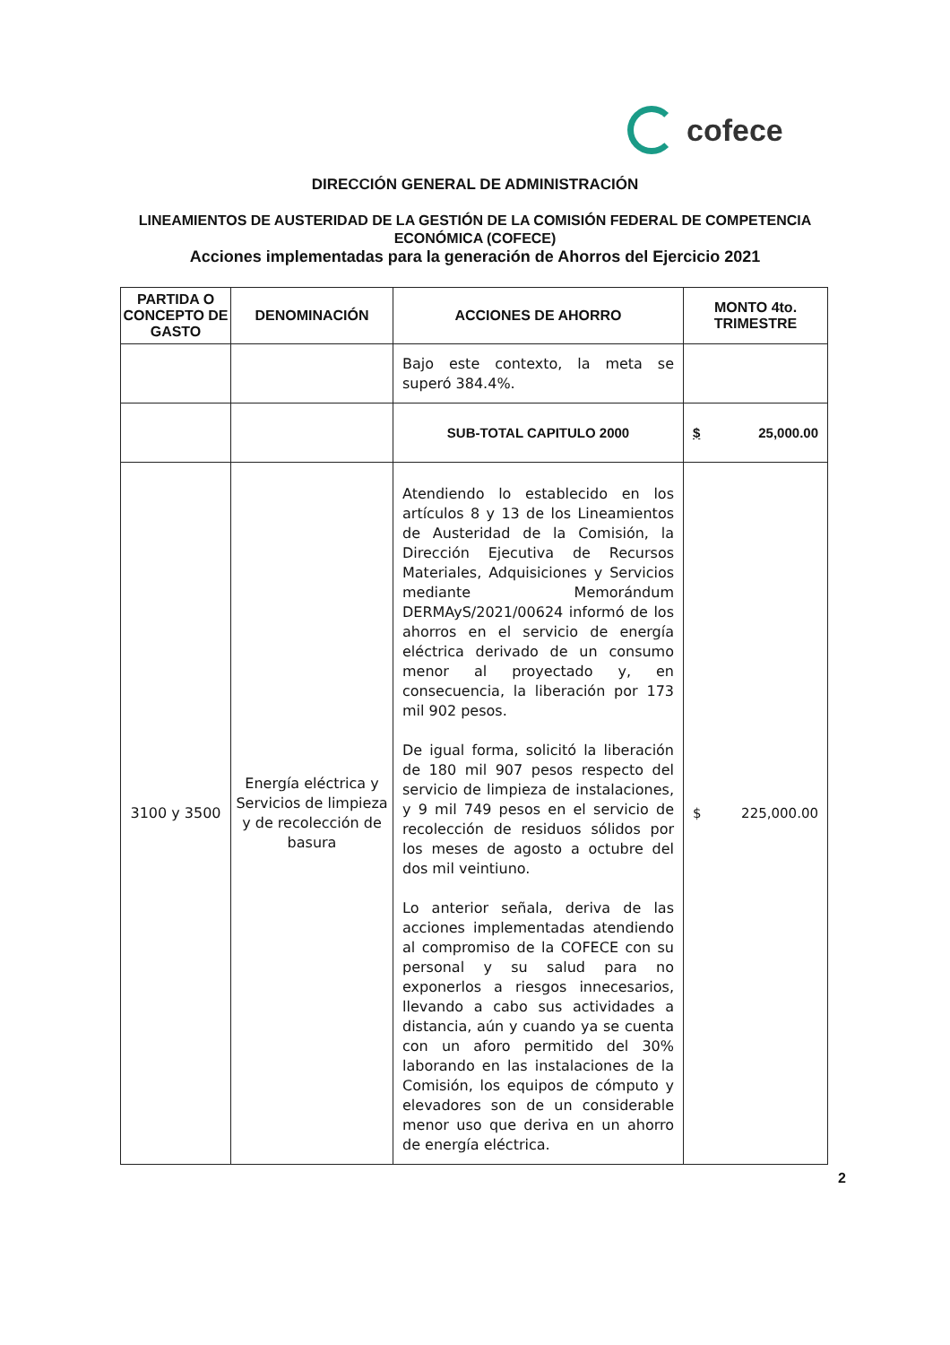cofece
DIRECCIÓN GENERAL DE ADMINISTRACIÓN
LINEAMIENTOS DE AUSTERIDAD DE LA GESTIÓN DE LA COMISIÓN FEDERAL DE COMPETENCIA ECONÓMICA (COFECE)
Acciones implementadas para la generación de Ahorros del Ejercicio 2021
| PARTIDA O CONCEPTO DE GASTO | DENOMINACIÓN | ACCIONES DE AHORRO | MONTO 4to. TRIMESTRE |
| --- | --- | --- | --- |
| | | Bajo este contexto, la meta se superó 384.4%. | |
| | | SUB-TOTAL CAPITULO 2000 | $ 25,000.00 |
| 3100 y 3500 | Energía eléctrica y Servicios de limpieza y de recolección de basura | Atendiendo lo establecido en los artículos 8 y 13 de los Lineamientos de Austeridad de la Comisión, la Dirección Ejecutiva de Recursos Materiales, Adquisiciones y Servicios mediante Memorándum DERMAyS/2021/00624 informó de los ahorros en el servicio de energía eléctrica derivado de un consumo menor al proyectado y, en consecuencia, la liberación por 173 mil 902 pesos. De igual forma, solicitó la liberación de 180 mil 907 pesos respecto del servicio de limpieza de instalaciones, y 9 mil 749 pesos en el servicio de recolección de residuos sólidos por los meses de agosto a octubre del dos mil veintiuno. Lo anterior señala, deriva de las acciones implementadas atendiendo al compromiso de la COFECE con su personal y su salud para no exponerlos a riesgos innecesarios, llevando a cabo sus actividades a distancia, aún y cuando ya se cuenta con un aforo permitido del 30% laborando en las instalaciones de la Comisión, los equipos de cómputo y elevadores son de un considerable menor uso que deriva en un ahorro de energía eléctrica. | $ 225,000.00 |
2